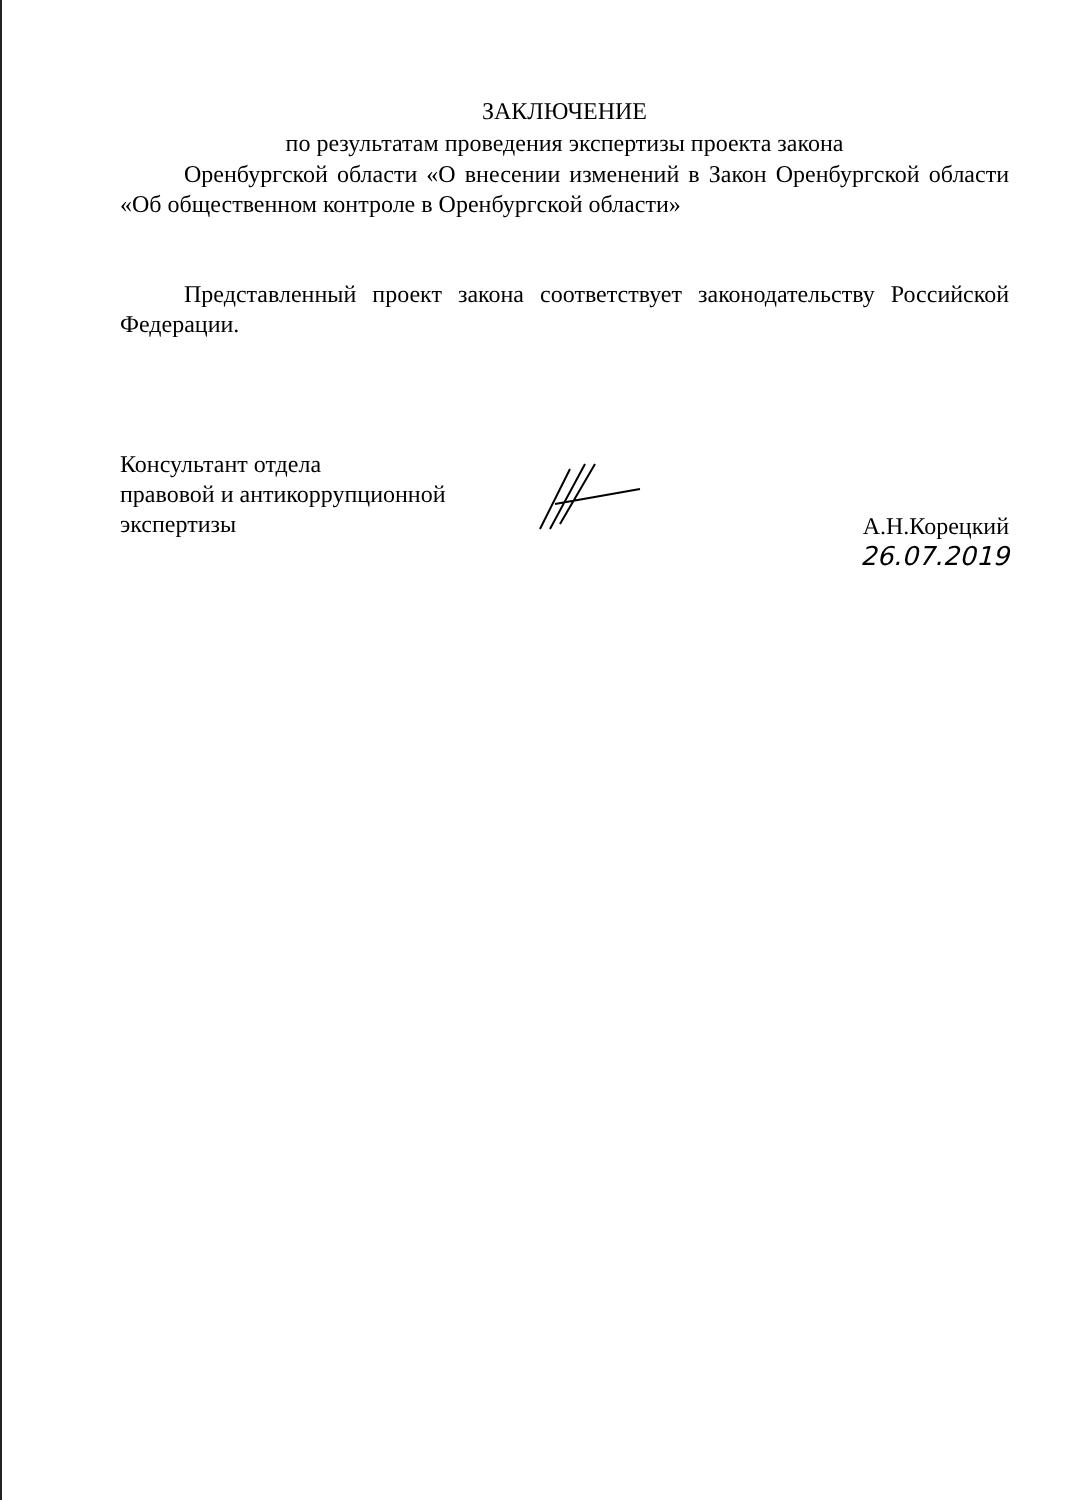ЗАКЛЮЧЕНИЕ
по результатам проведения экспертизы проекта закона
Оренбургской области «О внесении изменений в Закон Оренбургской области «Об общественном контроле в Оренбургской области»
Представленный проект закона соответствует законодательству Российской Федерации.
Консультант отдела
правовой и антикоррупционной
экспертизы
А.Н.Корецкий
26.07.2019